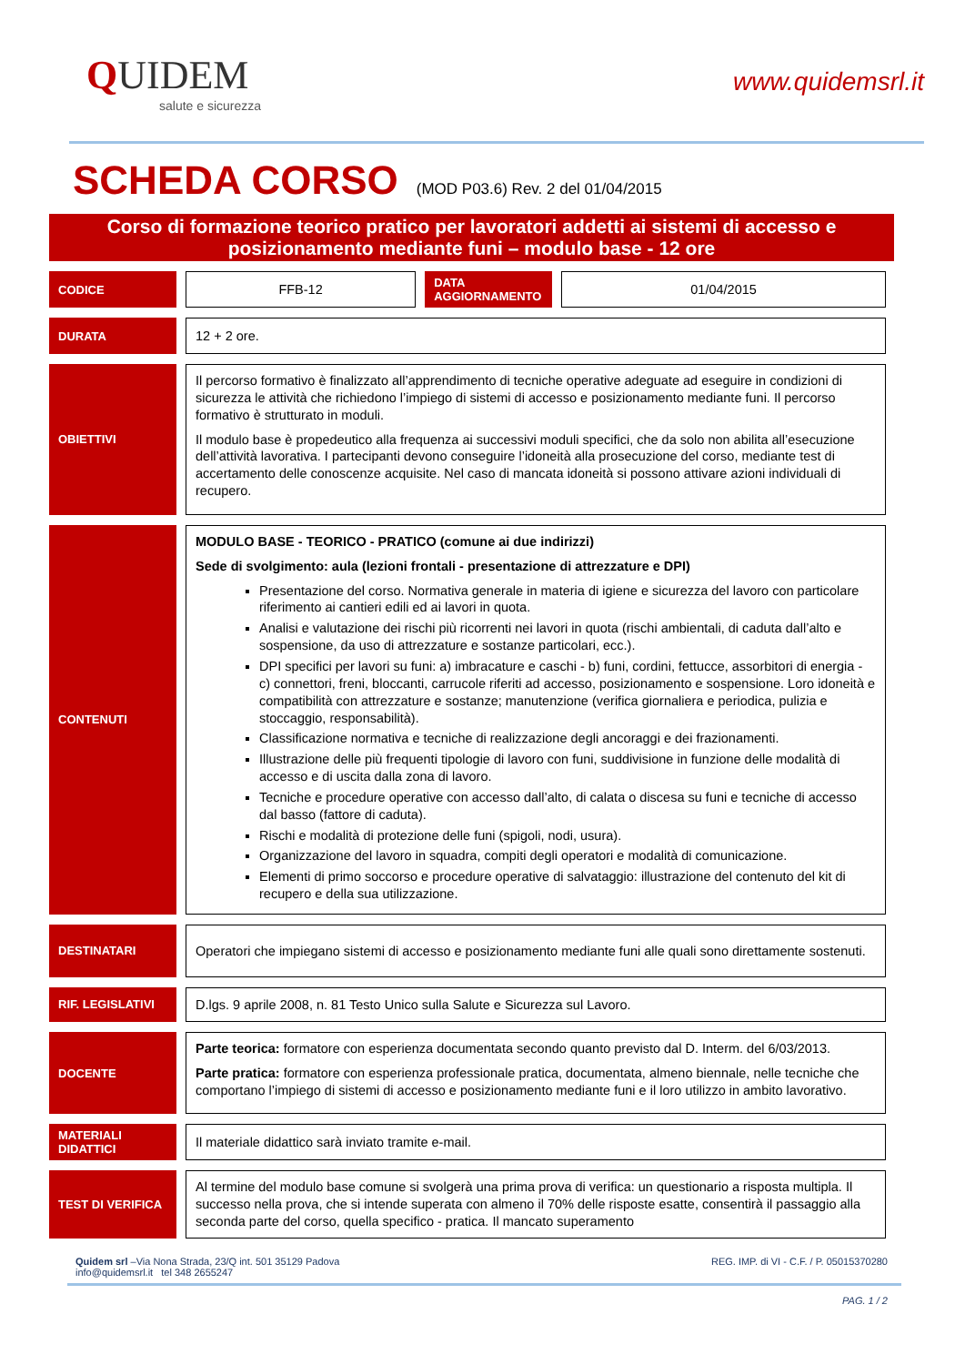QUIDEM
salute e sicurezza
www.quidemsrl.it
SCHEDA CORSO (MOD P03.6) Rev. 2 del 01/04/2015
Corso di formazione teorico pratico per lavoratori addetti ai sistemi di accesso e posizionamento mediante funi – modulo base - 12 ore
| CODICE | FFB-12 | DATA AGGIORNAMENTO | 01/04/2015 |
| DURATA | 12 + 2 ore. | | |
| OBIETTIVI | Il percorso formativo è finalizzato all’apprendimento di tecniche operative adeguate ad eseguire in condizioni di sicurezza le attività che richiedono l’impiego di sistemi di accesso e posizionamento mediante funi. Il percorso formativo è strutturato in moduli. Il modulo base è propedeutico alla frequenza ai successivi moduli specifici, che da solo non abilita all’esecuzione dell’attività lavorativa. I partecipanti devono conseguire l’idoneità alla prosecuzione del corso, mediante test di accertamento delle conoscenze acquisite. Nel caso di mancata idoneità si possono attivare azioni individuali di recupero. | | |
| CONTENUTI | MODULO BASE - TEORICO - PRATICO (comune ai due indirizzi) Sede di svolgimento: aula (lezioni frontali - presentazione di attrezzature e DPI) Presentazione del corso. Normativa generale in materia di igiene e sicurezza del lavoro con particolare riferimento ai cantieri edili ed ai lavori in quota. Analisi e valutazione dei rischi più ricorrenti nei lavori in quota (rischi ambientali, di caduta dall’alto e sospensione, da uso di attrezzature e sostanze particolari, ecc.). DPI specifici per lavori su funi: a) imbracature e caschi - b) funi, cordini, fettucce, assorbitori di energia - c) connettori, freni, bloccanti, carrucole riferiti ad accesso, posizionamento e sospensione. Loro idoneità e compatibilità con attrezzature e sostanze; manutenzione (verifica giornaliera e periodica, pulizia e stoccaggio, responsabilità). Classificazione normativa e tecniche di realizzazione degli ancoraggi e dei frazionamenti. Illustrazione delle più frequenti tipologie di lavoro con funi, suddivisione in funzione delle modalità di accesso e di uscita dalla zona di lavoro. Tecniche e procedure operative con accesso dall’alto, di calata o discesa su funi e tecniche di accesso dal basso (fattore di caduta). Rischi e modalità di protezione delle funi (spigoli, nodi, usura). Organizzazione del lavoro in squadra, compiti degli operatori e modalità di comunicazione. Elementi di primo soccorso e procedure operative di salvataggio: illustrazione del contenuto del kit di recupero e della sua utilizzazione. | | |
| DESTINATARI | Operatori che impiegano sistemi di accesso e posizionamento mediante funi alle quali sono direttamente sostenuti. | | |
| RIF. LEGISLATIVI | D.lgs. 9 aprile 2008, n. 81 Testo Unico sulla Salute e Sicurezza sul Lavoro. | | |
| DOCENTE | Parte teorica: formatore con esperienza documentata secondo quanto previsto dal D. Interm. del 6/03/2013. Parte pratica: formatore con esperienza professionale pratica, documentata, almeno biennale, nelle tecniche che comportano l’impiego di sistemi di accesso e posizionamento mediante funi e il loro utilizzo in ambito lavorativo. | | |
| MATERIALI DIDATTICI | Il materiale didattico sarà inviato tramite e-mail. | | |
| TEST DI VERIFICA | Al termine del modulo base comune si svolgerà una prima prova di verifica: un questionario a risposta multipla. Il successo nella prova, che si intende superata con almeno il 70% delle risposte esatte, consentirà il passaggio alla seconda parte del corso, quella specifico - pratica. Il mancato superamento | | |
Quidem srl –Via Nona Strada, 23/Q int. 501 35129 Padova
info@quidemsrl.it tel 348 2655247
REG. IMP. di VI - C.F. / P. 05015370280
PAG. 1 / 2